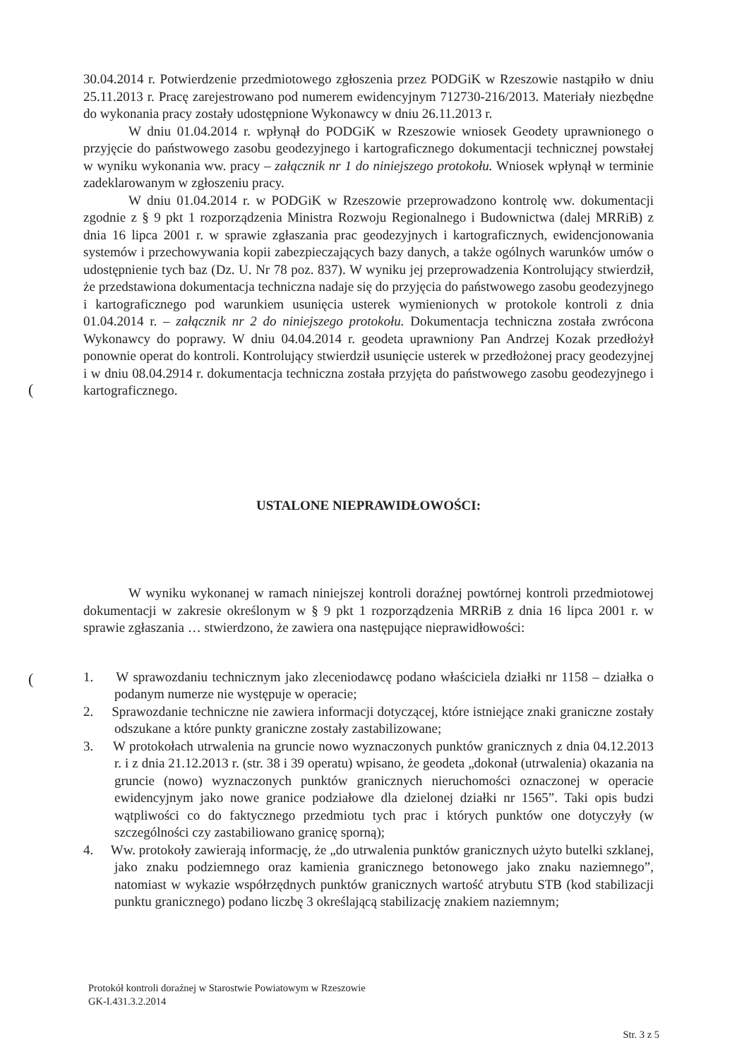(
(
30.04.2014 r. Potwierdzenie przedmiotowego zgłoszenia przez PODGiK w Rzeszowie nastąpiło w dniu 25.11.2013 r. Pracę zarejestrowano pod numerem ewidencyjnym 712730-216/2013. Materiały niezbędne do wykonania pracy zostały udostępnione Wykonawcy w dniu 26.11.2013 r.
W dniu 01.04.2014 r. wpłynął do PODGiK w Rzeszowie wniosek Geodety uprawnionego o przyjęcie do państwowego zasobu geodezyjnego i kartograficznego dokumentacji technicznej powstałej w wyniku wykonania ww. pracy – załącznik nr 1 do niniejszego protokołu. Wniosek wpłynął w terminie zadeklarowanym w zgłoszeniu pracy.
W dniu 01.04.2014 r. w PODGiK w Rzeszowie przeprowadzono kontrolę ww. dokumentacji zgodnie z § 9 pkt 1 rozporządzenia Ministra Rozwoju Regionalnego i Budownictwa (dalej MRRiB) z dnia 16 lipca 2001 r. w sprawie zgłaszania prac geodezyjnych i kartograficznych, ewidencjonowania systemów i przechowywania kopii zabezpieczających bazy danych, a także ogólnych warunków umów o udostępnienie tych baz (Dz. U. Nr 78 poz. 837). W wyniku jej przeprowadzenia Kontrolujący stwierdził, że przedstawiona dokumentacja techniczna nadaje się do przyjęcia do państwowego zasobu geodezyjnego i kartograficznego pod warunkiem usunięcia usterek wymienionych w protokole kontroli z dnia 01.04.2014 r. – załącznik nr 2 do niniejszego protokołu. Dokumentacja techniczna została zwrócona Wykonawcy do poprawy. W dniu 04.04.2014 r. geodeta uprawniony Pan Andrzej Kozak przedłożył ponownie operat do kontroli. Kontrolujący stwierdził usunięcie usterek w przedłożonej pracy geodezyjnej i w dniu 08.04.2914 r. dokumentacja techniczna została przyjęta do państwowego zasobu geodezyjnego i kartograficznego.
USTALONE NIEPRAWIDŁOWOŚCI:
W wyniku wykonanej w ramach niniejszej kontroli doraźnej powtórnej kontroli przedmiotowej dokumentacji w zakresie określonym w § 9 pkt 1 rozporządzenia MRRiB z dnia 16 lipca 2001 r. w sprawie zgłaszania … stwierdzono, że zawiera ona następujące nieprawidłowości:
1. W sprawozdaniu technicznym jako zleceniodawcę podano właściciela działki nr 1158 – działka o podanym numerze nie występuje w operacie;
2. Sprawozdanie techniczne nie zawiera informacji dotyczącej, które istniejące znaki graniczne zostały odszukane a które punkty graniczne zostały zastabilizowane;
3. W protokołach utrwalenia na gruncie nowo wyznaczonych punktów granicznych z dnia 04.12.2013 r. i z dnia 21.12.2013 r. (str. 38 i 39 operatu) wpisano, że geodeta „dokonał (utrwalenia) okazania na gruncie (nowo) wyznaczonych punktów granicznych nieruchomości oznaczonej w operacie ewidencyjnym jako nowe granice podziałowe dla dzielonej działki nr 1565”. Taki opis budzi wątpliwości co do faktycznego przedmiotu tych prac i których punktów one dotyczyły (w szczególności czy zastabiliowano granicę sporną);
4. Ww. protokoły zawierają informację, że „do utrwalenia punktów granicznych użyto butelki szklanej, jako znaku podziemnego oraz kamienia granicznego betonowego jako znaku naziemnego”, natomiast w wykazie współrzędnych punktów granicznych wartość atrybutu STB (kod stabilizacji punktu granicznego) podano liczbę 3 określającą stabilizację znakiem naziemnym;
Protokół kontroli doraźnej w Starostwie Powiatowym w Rzeszowie
GK-I.431.3.2.2014
Str. 3 z 5